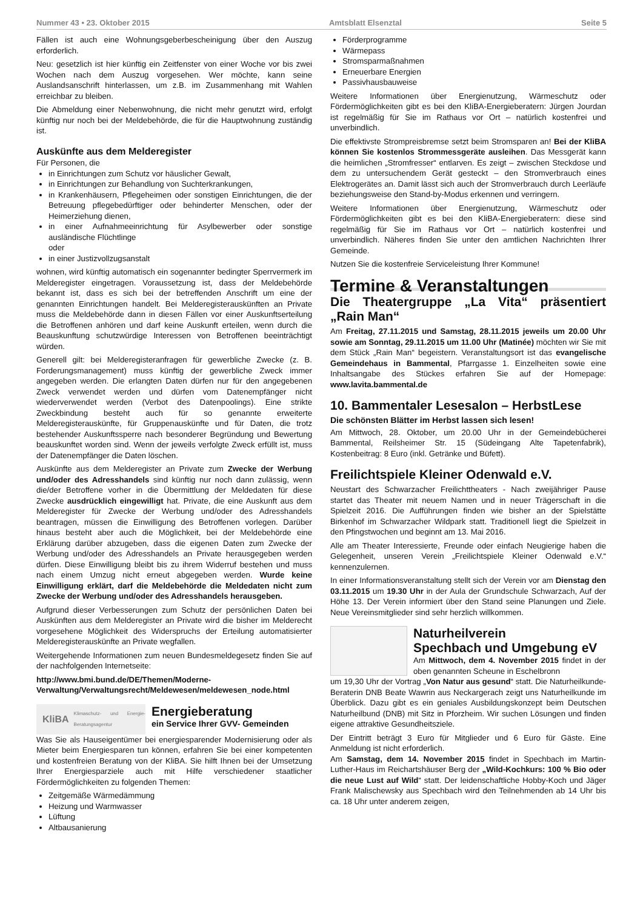Nummer 43 • 23. Oktober 2015 Amtsblatt Elsenztal Seite 5
Fällen ist auch eine Wohnungsgeberbescheinigung über den Auszug erforderlich.
Neu: gesetzlich ist hier künftig ein Zeitfenster von einer Woche vor bis zwei Wochen nach dem Auszug vorgesehen. Wer möchte, kann seine Auslandsanschrift hinterlassen, um z.B. im Zusammenhang mit Wahlen erreichbar zu bleiben.
Die Abmeldung einer Nebenwohnung, die nicht mehr genutzt wird, erfolgt künftig nur noch bei der Meldebehörde, die für die Hauptwohnung zuständig ist.
Auskünfte aus dem Melderegister
Für Personen, die
in Einrichtungen zum Schutz vor häuslicher Gewalt,
in Einrichtungen zur Behandlung von Suchterkrankungen,
in Krankenhäusern, Pflegeheimen oder sonstigen Einrichtungen, die der Betreuung pflegebedürftiger oder behinderter Menschen, oder der Heimerziehung dienen,
in einer Aufnahmeeinrichtung für Asylbewerber oder sonstige ausländische Flüchtlinge
oder
in einer Justizvollzugsanstalt
wohnen, wird künftig automatisch ein sogenannter bedingter Sperrvermerk im Melderegister eingetragen. Voraussetzung ist, dass der Meldebehörde bekannt ist, dass es sich bei der betreffenden Anschrift um eine der genannten Einrichtungen handelt. Bei Melderegisterauskünften an Private muss die Meldebehörde dann in diesen Fällen vor einer Auskunftserteilung die Betroffenen anhören und darf keine Auskunft erteilen, wenn durch die Beauskunftung schutzwürdige Interessen von Betroffenen beeinträchtigt würden.
Generell gilt: bei Melderegisteranfragen für gewerbliche Zwecke (z. B. Forderungsmanagement) muss künftig der gewerbliche Zweck immer angegeben werden. Die erlangten Daten dürfen nur für den angegebenen Zweck verwendet werden und dürfen vom Datenempfänger nicht wiederverwendet werden (Verbot des Datenpoolings). Eine strikte Zweckbindung besteht auch für so genannte erweiterte Melderegisterauskünfte, für Gruppenauskünfte und für Daten, die trotz bestehender Auskunftssperre nach besonderer Begründung und Bewertung beauskunftet worden sind. Wenn der jeweils verfolgte Zweck erfüllt ist, muss der Datenempfänger die Daten löschen.
Auskünfte aus dem Melderegister an Private zum Zwecke der Werbung und/oder des Adresshandels sind künftig nur noch dann zulässig, wenn die/der Betroffene vorher in die Übermittlung der Meldedaten für diese Zwecke ausdrücklich eingewilligt hat. Private, die eine Auskunft aus dem Melderegister für Zwecke der Werbung und/oder des Adresshandels beantragen, müssen die Einwilligung des Betroffenen vorlegen. Darüber hinaus besteht aber auch die Möglichkeit, bei der Meldebehörde eine Erklärung darüber abzugeben, dass die eigenen Daten zum Zwecke der Werbung und/oder des Adresshandels an Private herausgegeben werden dürfen. Diese Einwilligung bleibt bis zu ihrem Widerruf bestehen und muss nach einem Umzug nicht erneut abgegeben werden. Wurde keine Einwilligung erklärt, darf die Meldebehörde die Meldedaten nicht zum Zwecke der Werbung und/oder des Adresshandels herausgeben.
Aufgrund dieser Verbesserungen zum Schutz der persönlichen Daten bei Auskünften aus dem Melderegister an Private wird die bisher im Melderecht vorgesehene Möglichkeit des Widerspruchs der Erteilung automatisierter Melderegisterauskünfte an Private wegfallen.
Weitergehende Informationen zum neuen Bundesmeldegesetz finden Sie auf der nachfolgenden Internetseite:
http://www.bmi.bund.de/DE/Themen/Moderne-Verwaltung/Verwaltungsrecht/Meldewesen/meldewesen_node.html
KliBA Klimaschutz- und Energie-Beratungsagentur
Energieberatung
ein Service Ihrer GVV- Gemeinden
Was Sie als Hauseigentümer bei energiesparender Modernisierung oder als Mieter beim Energiesparen tun können, erfahren Sie bei einer kompetenten und kostenfreien Beratung von der KliBA. Sie hilft Ihnen bei der Umsetzung Ihrer Energiesparziele auch mit Hilfe verschiedener staatlicher Fördermöglichkeiten zu folgenden Themen:
Zeitgemäße Wärmedämmung
Heizung und Warmwasser
Lüftung
Altbausanierung
Förderprogramme
Wärmepass
Stromsparmaßnahmen
Erneuerbare Energien
Passivhausbauweise
Weitere Informationen über Energienutzung, Wärmeschutz oder Fördermöglichkeiten gibt es bei den KliBA-Energieberatern: Jürgen Jourdan ist regelmäßig für Sie im Rathaus vor Ort – natürlich kostenfrei und unverbindlich.
Die effektivste Strompreisbremse setzt beim Stromsparen an! Bei der KliBA können Sie kostenlos Strommessgeräte ausleihen. Das Messgerät kann die heimlichen „Stromfresser“ entlarven. Es zeigt – zwischen Steckdose und dem zu untersuchendem Gerät gesteckt – den Stromverbrauch eines Elektrogerätes an. Damit lässt sich auch der Stromverbrauch durch Leerläufe beziehungsweise den Stand-by-Modus erkennen und verringern.
Weitere Informationen über Energienutzung, Wärmeschutz oder Fördermöglichkeiten gibt es bei den KliBA-Energieberatern: diese sind regelmäßig für Sie im Rathaus vor Ort – natürlich kostenfrei und unverbindlich. Näheres finden Sie unter den amtlichen Nachrichten Ihrer Gemeinde.
Nutzen Sie die kostenfreie Serviceleistung Ihrer Kommune!
Termine & Veranstaltungen
Die Theatergruppe „La Vita“ präsentiert „Rain Man“
Am Freitag, 27.11.2015 und Samstag, 28.11.2015 jeweils um 20.00 Uhr sowie am Sonntag, 29.11.2015 um 11.00 Uhr (Matinée) möchten wir Sie mit dem Stück „Rain Man“ begeistern. Veranstaltungsort ist das evangelische Gemeindehaus in Bammental, Pfarrgasse 1. Einzelheiten sowie eine Inhaltsangabe des Stückes erfahren Sie auf der Homepage: www.lavita.bammental.de
10. Bammentaler Lesesalon – HerbstLese
Die schönsten Blätter im Herbst lassen sich lesen!
Am Mittwoch, 28. Oktober, um 20.00 Uhr in der Gemeindebücherei Bammental, Reilsheimer Str. 15 (Südeingang Alte Tapetenfabrik), Kostenbeitrag: 8 Euro (inkl. Getränke und Büfett).
Freilichtspiele Kleiner Odenwald e.V.
Neustart des Schwarzacher Freilichttheaters - Nach zweijähriger Pause startet das Theater mit neuem Namen und in neuer Trägerschaft in die Spielzeit 2016. Die Aufführungen finden wie bisher an der Spielstätte Birkenhof im Schwarzacher Wildpark statt. Traditionell liegt die Spielzeit in den Pfingstwochen und beginnt am 13. Mai 2016.
Alle am Theater Interessierte, Freunde oder einfach Neugierige haben die Gelegenheit, unseren Verein „Freilichtspiele Kleiner Odenwald e.V.“ kennenzulernen.
In einer Informationsveranstaltung stellt sich der Verein vor am Dienstag den 03.11.2015 um 19.30 Uhr in der Aula der Grundschule Schwarzach, Auf der Höhe 13. Der Verein informiert über den Stand seine Planungen und Ziele. Neue Vereinsmitglieder sind sehr herzlich willkommen.
Naturheilverein
Spechbach und Umgebung eV
Am Mittwoch, dem 4. November 2015 findet in der oben genannten Scheune in Eschelbronn
um 19,30 Uhr der Vortrag „Von Natur aus gesund“ statt. Die Naturheilkunde-Beraterin DNB Beate Wawrin aus Neckargerach zeigt uns Naturheilkunde im Überblick. Dazu gibt es ein geniales Ausbildungskonzept beim Deutschen Naturheilbund (DNB) mit Sitz in Pforzheim. Wir suchen Lösungen und finden eigene attraktive Gesundheitsziele.
Der Eintritt beträgt 3 Euro für Mitglieder und 6 Euro für Gäste. Eine Anmeldung ist nicht erforderlich.
Am Samstag, dem 14. November 2015 findet in Spechbach im Martin-Luther-Haus im Reichartshäuser Berg der „Wild-Kochkurs: 100 % Bio oder die neue Lust auf Wild“ statt. Der leidenschaftliche Hobby-Koch und Jäger Frank Malischewsky aus Spechbach wird den Teilnehmenden ab 14 Uhr bis ca. 18 Uhr unter anderem zeigen,